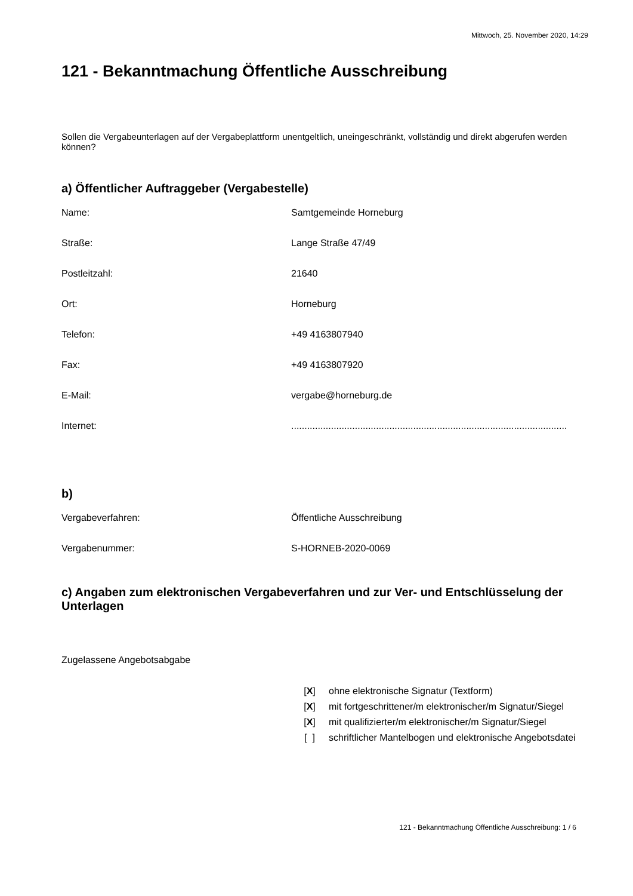Mittwoch, 25. November 2020, 14:29
121 - Bekanntmachung Öffentliche Ausschreibung
Sollen die Vergabeunterlagen auf der Vergabeplattform unentgeltlich, uneingeschränkt, vollständig und direkt abgerufen werden können?
a) Öffentlicher Auftraggeber (Vergabestelle)
Name: Samtgemeinde Horneburg
Straße: Lange Straße 47/49
Postleitzahl: 21640
Ort: Horneburg
Telefon: +49 4163807940
Fax: +49 4163807920
E-Mail: vergabe@horneburg.de
Internet: ........................................................................................................
b)
Vergabeverfahren: Öffentliche Ausschreibung
Vergabenummer: S-HORNEB-2020-0069
c) Angaben zum elektronischen Vergabeverfahren und zur Ver- und Entschlüsselung der Unterlagen
Zugelassene Angebotsabgabe
[X] ohne elektronische Signatur (Textform)
[X] mit fortgeschrittener/m elektronischer/m Signatur/Siegel
[X] mit qualifizierter/m elektronischer/m Signatur/Siegel
[ ] schriftlicher Mantelbogen und elektronische Angebotsdatei
121 - Bekanntmachung Öffentliche Ausschreibung: 1 / 6